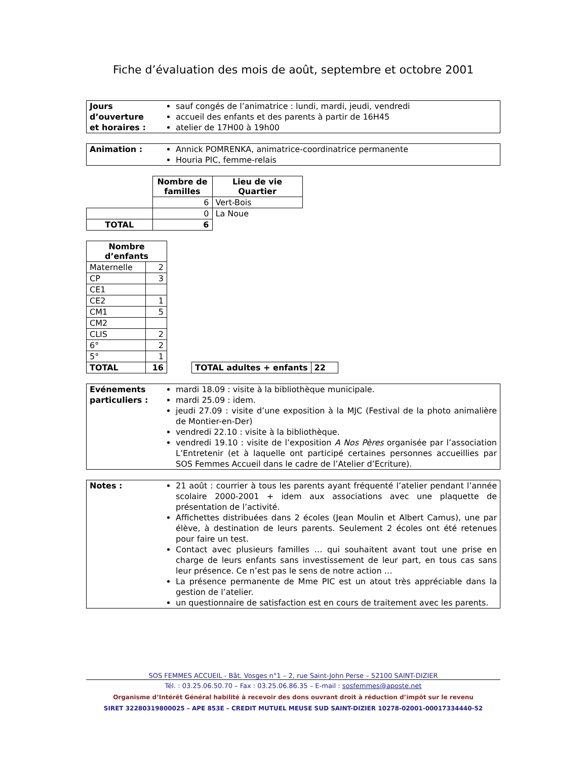Fiche d’évaluation des mois de août, septembre et octobre 2001
| Jours d’ouverture et horaires : | sauf congés de l’animatrice : lundi, mardi, jeudi, vendredi accueil des enfants et des parents à partir de 16H45 atelier de 17H00 à 19h00 |
| Animation : | Annick POMRENKA, animatrice-coordinatrice permanente Houria PIC, femme-relais |
| | Nombre de familles | Lieu de vie Quartier |
| | 6 | Vert-Bois |
| | 0 | La Noue |
| TOTAL | 6 | |
| Nombre d’enfants | |
| --- | --- |
| Maternelle | 2 |
| CP | 3 |
| CE1 | |
| CE2 | 1 |
| CM1 | 5 |
| CM2 | |
| CLIS | 2 |
| 6° | 2 |
| 5° | 1 |
| TOTAL | 16 |
| TOTAL adultes + enfants | 22 |
| Evénements particuliers : | mardi 18.09 : visite à la bibliothèque municipale. mardi 25.09 : idem. jeudi 27.09 : visite d’une exposition à la MJC (Festival de la photo animalière de Montier-en-Der) vendredi 22.10 : visite à la bibliothèque. vendredi 19.10 : visite de l’exposition A Nos Pères organisée par l’association L’Entretenir (et à laquelle ont participé certaines personnes accueillies par SOS Femmes Accueil dans le cadre de l’Atelier d’Ecriture). |
| Notes : | 21 août : courrier à tous les parents ayant fréquenté l’atelier pendant l’année scolaire 2000-2001 + idem aux associations avec une plaquette de présentation de l’activité. Affichettes distribuées dans 2 écoles (Jean Moulin et Albert Camus), une par élève, à destination de leurs parents. Seulement 2 écoles ont été retenues pour faire un test. Contact avec plusieurs familles … qui souhaitent avant tout une prise en charge de leurs enfants sans investissement de leur part, en tous cas sans leur présence. Ce n’est pas le sens de notre action … La présence permanente de Mme PIC est un atout très appréciable dans la gestion de l’atelier. un questionnaire de satisfaction est en cours de traitement avec les parents. |
SOS FEMMES ACCUEIL - Bât. Vosges n°1 – 2, rue Saint-John Perse – 52100 SAINT-DIZIER
Tél. : 03.25.06.50.70 – Fax : 03.25.06.86.35 – E-mail : sosfemmes@aposte.net
Organisme d’Intérêt Général habilité à recevoir des dons ouvrant droit à réduction d’impôt sur le revenu
SIRET 32280319800025 – APE 853E – CREDIT MUTUEL MEUSE SUD SAINT-DIZIER 10278-02001-00017334440-52